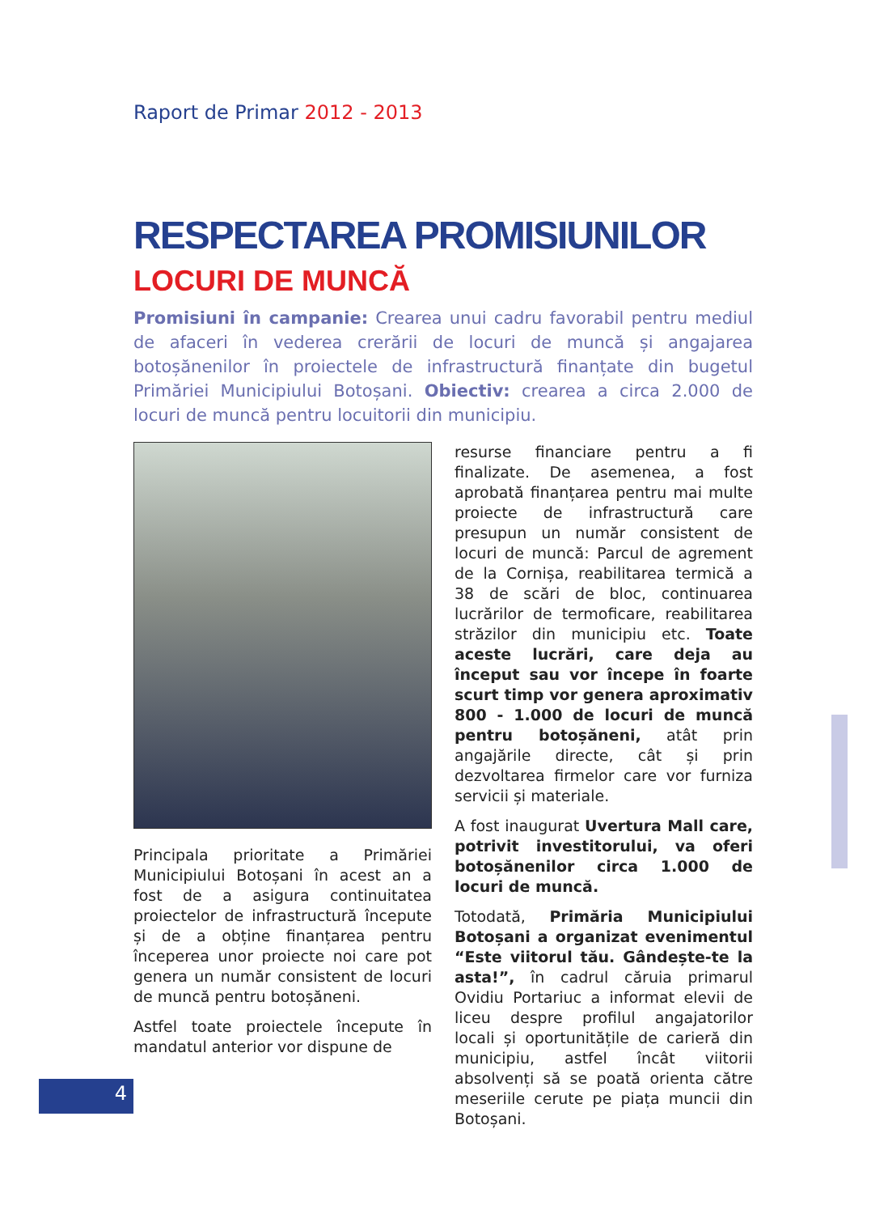Raport de Primar 2012 - 2013
RESPECTAREA PROMISIUNILOR
LOCURI DE MUNCĂ
Promisiuni în campanie: Crearea unui cadru favorabil pentru mediul de afaceri în vederea crerării de locuri de muncă și angajarea botoșănenilor în proiectele de infrastructură finanțate din bugetul Primăriei Municipiului Botoșani. Obiectiv: crearea a circa 2.000 de locuri de muncă pentru locuitorii din municipiu.
Principala prioritate a Primăriei Municipiului Botoșani în acest an a fost de a asigura continuitatea proiectelor de infrastructură începute și de a obține finanțarea pentru începerea unor proiecte noi care pot genera un număr consistent de locuri de muncă pentru botoșăneni.
Astfel toate proiectele începute în mandatul anterior vor dispune de
resurse financiare pentru a fi finalizate. De asemenea, a fost aprobată finanțarea pentru mai multe proiecte de infrastructură care presupun un număr consistent de locuri de muncă: Parcul de agrement de la Cornișa, reabilitarea termică a 38 de scări de bloc, continuarea lucrărilor de termoficare, reabilitarea străzilor din municipiu etc. Toate aceste lucrări, care deja au început sau vor începe în foarte scurt timp vor genera aproximativ 800 - 1.000 de locuri de muncă pentru botoșăneni, atât prin angajările directe, cât și prin dezvoltarea firmelor care vor furniza servicii și materiale.
A fost inaugurat Uvertura Mall care, potrivit investitorului, va oferi botoșănenilor circa 1.000 de locuri de muncă.
Totodată, Primăria Municipiului Botoșani a organizat evenimentul “Este viitorul tău. Gândește-te la asta!”, în cadrul căruia primarul Ovidiu Portariuc a informat elevii de liceu despre profilul angajatorilor locali și oportunitățile de carieră din municipiu, astfel încât viitorii absolvenți să se poată orienta către meseriile cerute pe piața muncii din Botoșani.
4